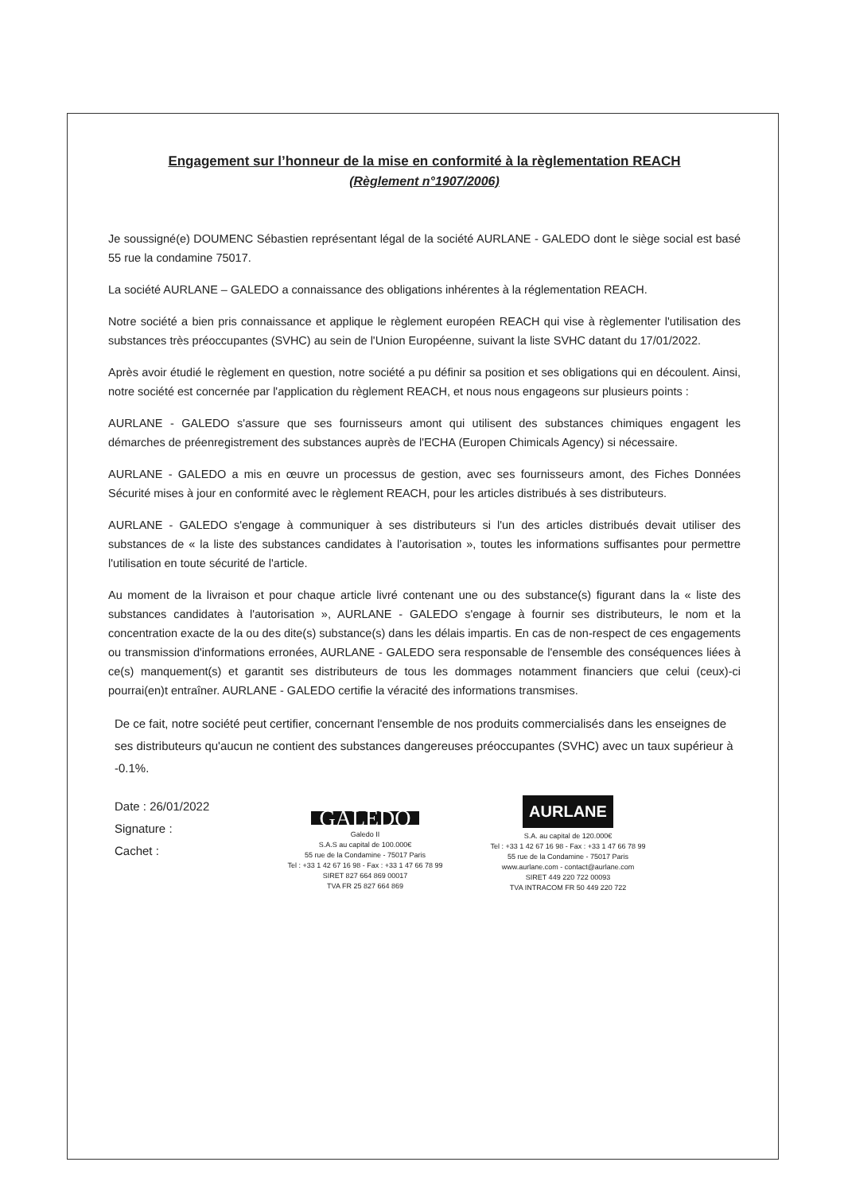Engagement sur l’honneur de la mise en conformité à la règlementation REACH
(Règlement n°1907/2006)
Je soussigné(e) DOUMENC Sébastien représentant légal de la société AURLANE - GALEDO dont le siège social est basé 55 rue la condamine 75017.
La société AURLANE – GALEDO a connaissance des obligations inhérentes à la réglementation REACH.
Notre société a bien pris connaissance et applique le règlement européen REACH qui vise à règlementer l'utilisation des substances très préoccupantes (SVHC) au sein de l'Union Européenne, suivant la liste SVHC datant du 17/01/2022.
Après avoir étudié le règlement en question, notre société a pu définir sa position et ses obligations qui en découlent. Ainsi, notre société est concernée par l'application du règlement REACH, et nous nous engageons sur plusieurs points :
AURLANE - GALEDO s'assure que ses fournisseurs amont qui utilisent des substances chimiques engagent les démarches de préenregistrement des substances auprès de l'ECHA (Europen Chimicals Agency) si nécessaire.
AURLANE - GALEDO a mis en œuvre un processus de gestion, avec ses fournisseurs amont, des Fiches Données Sécurité mises à jour en conformité avec le règlement REACH, pour les articles distribués à ses distributeurs.
AURLANE - GALEDO s'engage à communiquer à ses distributeurs si l'un des articles distribués devait utiliser des substances de « la liste des substances candidates à l’autorisation », toutes les informations suffisantes pour permettre l'utilisation en toute sécurité de l'article.
Au moment de la livraison et pour chaque article livré contenant une ou des substance(s) figurant dans la « liste des substances candidates à l'autorisation », AURLANE - GALEDO s'engage à fournir ses distributeurs, le nom et la concentration exacte de la ou des dite(s) substance(s) dans les délais impartis. En cas de non-respect de ces engagements ou transmission d'informations erronées, AURLANE - GALEDO sera responsable de l'ensemble des conséquences liées à ce(s) manquement(s) et garantit ses distributeurs de tous les dommages notamment financiers que celui (ceux)-ci pourrai(en)t entraîner. AURLANE - GALEDO certifie la véracité des informations transmises.
De ce fait, notre société peut certifier, concernant l'ensemble de nos produits commercialisés dans les enseignes de ses distributeurs qu'aucun ne contient des substances dangereuses préoccupantes (SVHC) avec un taux supérieur à -0.1%.
Date : 26/01/2022
Signature :
Cachet :
GALEDO
Galedo II
S.A.S au capital de 100.000€
55 rue de la Condamine - 75017 Paris
Tel : +33 1 42 67 16 98 - Fax : +33 1 47 66 78 99
SIRET 827 664 869 00017
TVA FR 25 827 664 869
AURLANE
S.A. au capital de 120.000€
Tel : +33 1 42 67 16 98 - Fax : +33 1 47 66 78 99
55 rue de la Condamine - 75017 Paris
www.aurlane.com - contact@aurlane.com
SIRET 449 220 722 00093
TVA INTRACOM FR 50 449 220 722